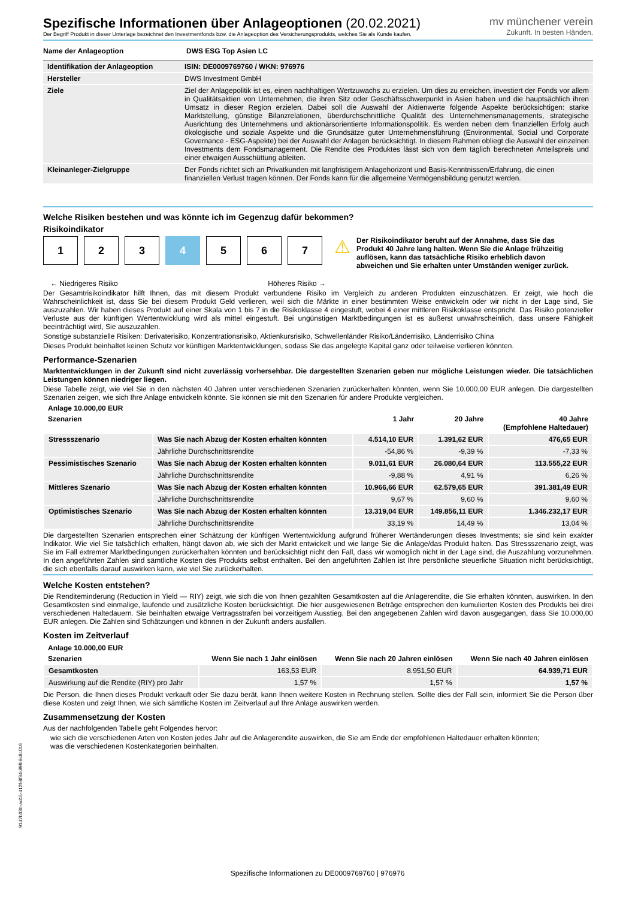Spezifische Informationen über Anlageoptionen (20.02.2021)
Der Begriff Produkt in dieser Unterlage bezeichnet den Investmentfonds bzw. die Anlageoption des Versicherungsprodukts, welches Sie als Kunde kaufen.
mv münchener verein
Zukunft. In besten Händen.
| Name der Anlageoption | DWS ESG Top Asien LC |
| Identifikation der Anlageoption | ISIN: DE0009769760 / WKN: 976976 |
| Hersteller | DWS Investment GmbH |
| Ziele | Ziel der Anlagepolitik ist es, einen nachhaltigen Wertzuwachs zu erzielen. Um dies zu erreichen, investiert der Fonds vor allem in Qualitätsaktien von Unternehmen, die ihren Sitz oder Geschäftsschwerpunkt in Asien haben und die hauptsächlich ihren Umsatz in dieser Region erzielen. Dabei soll die Auswahl der Aktienwerte folgende Aspekte berücksichtigen: starke Marktstellung, günstige Bilanzrelationen, überdurchschnittliche Qualität des Unternehmensmanagements, strategische Ausrichtung des Unternehmens und aktionärsorientierte Informationspolitik. Es werden neben dem finanziellen Erfolg auch ökologische und soziale Aspekte und die Grundsätze guter Unternehmensführung (Environmental, Social und Corporate Governance - ESG-Aspekte) bei der Auswahl der Anlagen berücksichtigt. In diesem Rahmen obliegt die Auswahl der einzelnen Investments dem Fondsmanagement. Die Rendite des Produktes lässt sich von dem täglich berechneten Anteilspreis und einer etwaigen Ausschüttung ableiten. |
| Kleinanleger-Zielgruppe | Der Fonds richtet sich an Privatkunden mit langfristigem Anlagehorizont und Basis-Kenntnissen/Erfahrung, die einen finanziellen Verlust tragen können. Der Fonds kann für die allgemeine Vermögensbildung genutzt werden. |
Welche Risiken bestehen und was könnte ich im Gegenzug dafür bekommen?
Risikoindikator
1 2 3 4 5 6 7
← Niedrigeres Risiko Höheres Risiko →
⚠
Der Risikoindikator beruht auf der Annahme, dass Sie das Produkt 40 Jahre lang halten. Wenn Sie die Anlage frühzeitig auflösen, kann das tatsächliche Risiko erheblich davon abweichen und Sie erhalten unter Umständen weniger zurück.
Der Gesamtrisikoindikator hilft Ihnen, das mit diesem Produkt verbundene Risiko im Vergleich zu anderen Produkten einzuschätzen. Er zeigt, wie hoch die Wahrscheinlichkeit ist, dass Sie bei diesem Produkt Geld verlieren, weil sich die Märkte in einer bestimmten Weise entwickeln oder wir nicht in der Lage sind, Sie auszuzahlen. Wir haben dieses Produkt auf einer Skala von 1 bis 7 in die Risikoklasse 4 eingestuft, wobei 4 einer mittleren Risikoklasse entspricht. Das Risiko potenzieller Verluste aus der künftigen Wertentwicklung wird als mittel eingestuft. Bei ungünstigen Marktbedingungen ist es äußerst unwahrscheinlich, dass unsere Fähigkeit beeinträchtigt wird, Sie auszuzahlen.
Sonstige substanzielle Risiken: Derivaterisiko, Konzentrationsrisiko, Aktienkursrisiko, Schwellenländer Risiko/Länderrisiko, Länderrisiko China
Dieses Produkt beinhaltet keinen Schutz vor künftigen Marktentwicklungen, sodass Sie das angelegte Kapital ganz oder teilweise verlieren könnten.
Performance-Szenarien
Marktentwicklungen in der Zukunft sind nicht zuverlässig vorhersehbar. Die dargestellten Szenarien geben nur mögliche Leistungen wieder. Die tatsächlichen Leistungen können niedriger liegen.
Diese Tabelle zeigt, wie viel Sie in den nächsten 40 Jahren unter verschiedenen Szenarien zurückerhalten könnten, wenn Sie 10.000,00 EUR anlegen. Die dargestellten Szenarien zeigen, wie sich Ihre Anlage entwickeln könnte. Sie können sie mit den Szenarien für andere Produkte vergleichen.
| Anlage 10.000,00 EUR | | | | |
| --- | --- | --- | --- | --- |
| Szenarien | | 1 Jahr | 20 Jahre | 40 Jahre (Empfohlene Haltedauer) |
| Stressszenario | Was Sie nach Abzug der Kosten erhalten könnten | 4.514,10 EUR | 1.391,62 EUR | 476,65 EUR |
| | Jährliche Durchschnittsrendite | -54,86 % | -9,39 % | -7,33 % |
| Pessimistisches Szenario | Was Sie nach Abzug der Kosten erhalten könnten | 9.011,61 EUR | 26.080,64 EUR | 113.555,22 EUR |
| | Jährliche Durchschnittsrendite | -9,88 % | 4,91 % | 6,26 % |
| Mittleres Szenario | Was Sie nach Abzug der Kosten erhalten könnten | 10.966,66 EUR | 62.579,65 EUR | 391.381,49 EUR |
| | Jährliche Durchschnittsrendite | 9,67 % | 9,60 % | 9,60 % |
| Optimistisches Szenario | Was Sie nach Abzug der Kosten erhalten könnten | 13.319,04 EUR | 149.856,11 EUR | 1.346.232,17 EUR |
| | Jährliche Durchschnittsrendite | 33,19 % | 14,49 % | 13,04 % |
Die dargestellten Szenarien entsprechen einer Schätzung der künftigen Wertentwicklung aufgrund früherer Wertänderungen dieses Investments; sie sind kein exakter Indikator. Wie viel Sie tatsächlich erhalten, hängt davon ab, wie sich der Markt entwickelt und wie lange Sie die Anlage/das Produkt halten. Das Stressszenario zeigt, was Sie im Fall extremer Marktbedingungen zurückerhalten könnten und berücksichtigt nicht den Fall, dass wir womöglich nicht in der Lage sind, die Auszahlung vorzunehmen. In den angeführten Zahlen sind sämtliche Kosten des Produkts selbst enthalten. Bei den angeführten Zahlen ist Ihre persönliche steuerliche Situation nicht berücksichtigt, die sich ebenfalls darauf auswirken kann, wie viel Sie zurückerhalten.
Welche Kosten entstehen?
Die Renditeminderung (Reduction in Yield — RIY) zeigt, wie sich die von Ihnen gezahlten Gesamtkosten auf die Anlagerendite, die Sie erhalten könnten, auswirken. In den Gesamtkosten sind einmalige, laufende und zusätzliche Kosten berücksichtigt. Die hier ausgewiesenen Beträge entsprechen den kumulierten Kosten des Produkts bei drei verschiedenen Haltedauern. Sie beinhalten etwaige Vertragsstrafen bei vorzeitigem Ausstieg. Bei den angegebenen Zahlen wird davon ausgegangen, dass Sie 10.000,00 EUR anlegen. Die Zahlen sind Schätzungen und können in der Zukunft anders ausfallen.
Kosten im Zeitverlauf
| Anlage 10.000,00 EUR | | | |
| --- | --- | --- | --- |
| Szenarien | Wenn Sie nach 1 Jahr einlösen | Wenn Sie nach 20 Jahren einlösen | Wenn Sie nach 40 Jahren einlösen |
| Gesamtkosten | 163,53 EUR | 8.951,50 EUR | 64.939,71 EUR |
| Auswirkung auf die Rendite (RIY) pro Jahr | 1,57 % | 1,57 % | 1,57 % |
Die Person, die Ihnen dieses Produkt verkauft oder Sie dazu berät, kann Ihnen weitere Kosten in Rechnung stellen. Sollte dies der Fall sein, informiert Sie die Person über diese Kosten und zeigt Ihnen, wie sich sämtliche Kosten im Zeitverlauf auf Ihre Anlage auswirken werden.
Zusammensetzung der Kosten
Aus der nachfolgenden Tabelle geht Folgendes hervor:
wie sich die verschiedenen Arten von Kosten jedes Jahr auf die Anlagerendite auswirken, die Sie am Ende der empfohlenen Haltedauer erhalten könnten;
was die verschiedenen Kostenkategorien beinhalten.
91d2b33b-ad15-412f-8f34-89fb8c8c016
Spezifische Informationen zu DE0009769760 | 976976